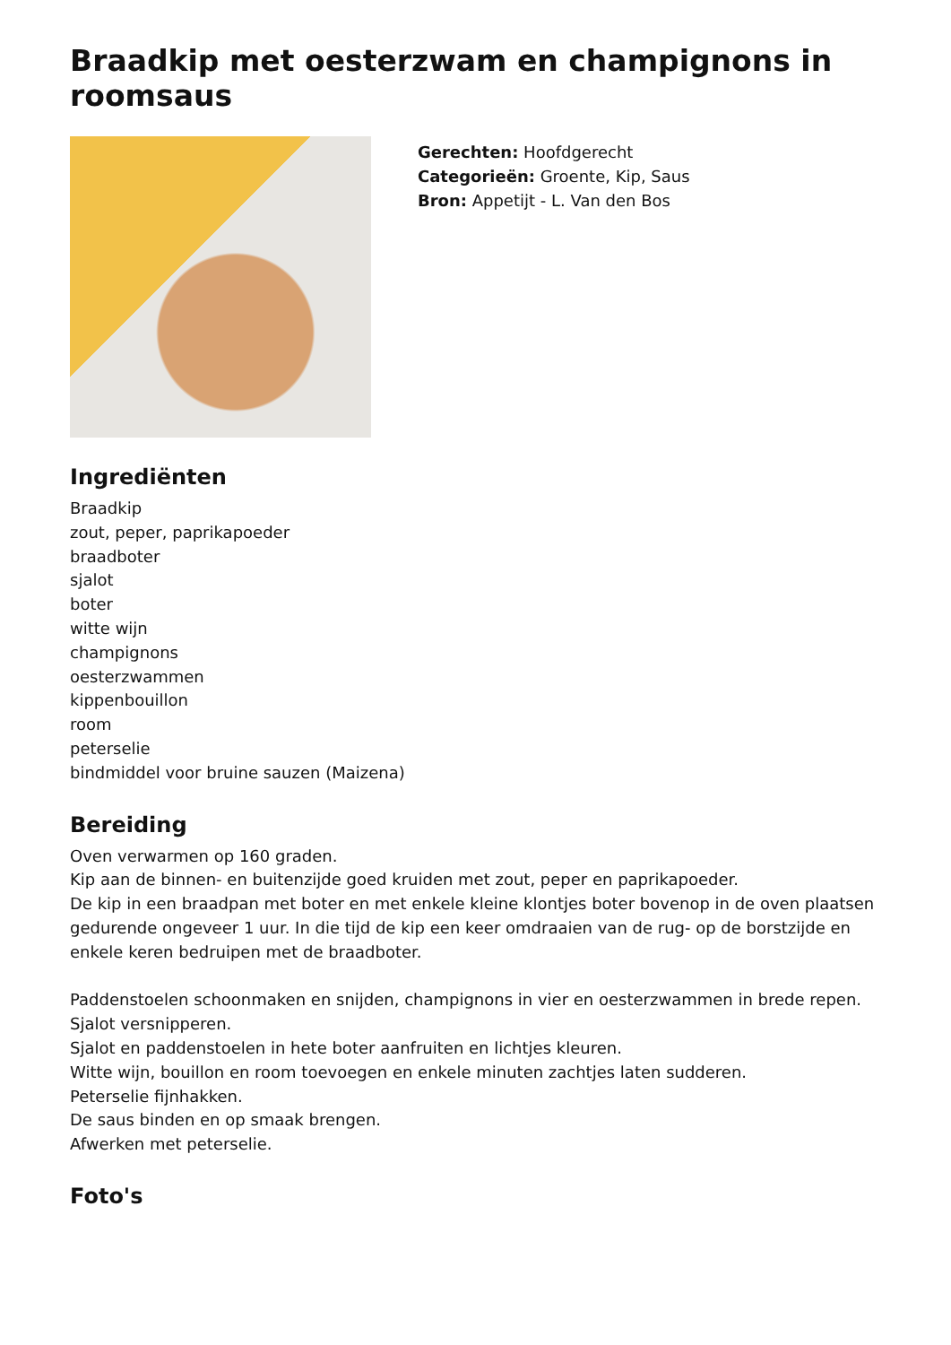Braadkip met oesterzwam en champignons in roomsaus
Gerechten: Hoofdgerecht
Categorieën: Groente, Kip, Saus
Bron: Appetijt - L. Van den Bos
Ingrediënten
Braadkip
zout, peper, paprikapoeder
braadboter
sjalot
boter
witte wijn
champignons
oesterzwammen
kippenbouillon
room
peterselie
bindmiddel voor bruine sauzen (Maizena)
Bereiding
Oven verwarmen op 160 graden.
Kip aan de binnen- en buitenzijde goed kruiden met zout, peper en paprikapoeder.
De kip in een braadpan met boter en met enkele kleine klontjes boter bovenop in de oven plaatsen gedurende ongeveer 1 uur. In die tijd de kip een keer omdraaien van de rug- op de borstzijde en enkele keren bedruipen met de braadboter.
Paddenstoelen schoonmaken en snijden, champignons in vier en oesterzwammen in brede repen.
Sjalot versnipperen.
Sjalot en paddenstoelen in hete boter aanfruiten en lichtjes kleuren.
Witte wijn, bouillon en room toevoegen en enkele minuten zachtjes laten sudderen.
Peterselie fijnhakken.
De saus binden en op smaak brengen.
Afwerken met peterselie.
Foto's